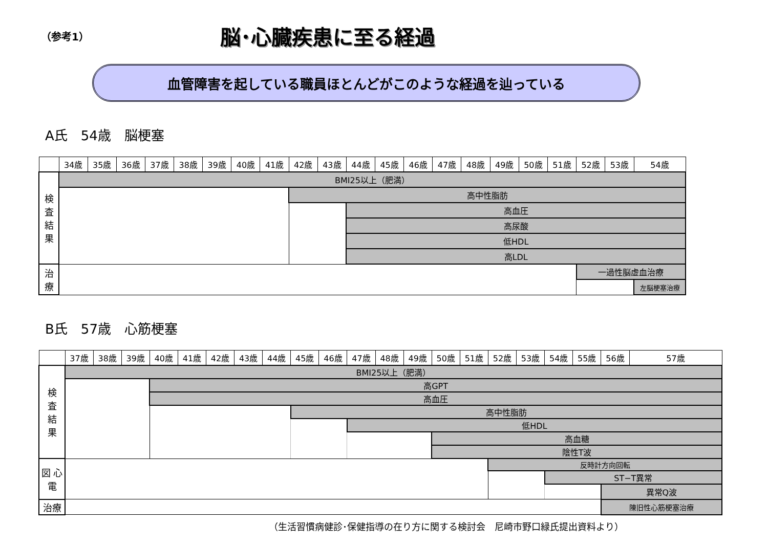（参考1）
脳･心臓疾患に至る経過
血管障害を起している職員ほとんどがこのような経過を辿っている
A氏　54歳　脳梗塞
| | 34歳 | 35歳 | 36歳 | 37歳 | 38歳 | 39歳 | 40歳 | 41歳 | 42歳 | 43歳 | 44歳 | 45歳 | 46歳 | 47歳 | 48歳 | 49歳 | 50歳 | 51歳 | 52歳 | 53歳 | 54歳 |
| 検 査 結 果 | BMI25以上（肥満） | | | | | | | | | | | | | | | | | | | | |
| | | | | | | | | | 高中性脂肪 | | | | | | | | | | | | |
| | | | | | | | | | | | 高血圧 | | | | | | | | | | |
| | | | | | | | | | | | 高尿酸 | | | | | | | | | | |
| | | | | | | | | | | | 低HDL | | | | | | | | | | |
| | | | | | | | | | | | 高LDL | | | | | | | | | | |
| 治 療 | | | | | | | | | | | | | | | | | | | 一過性脳虚血治療 | | |
| | | | | | | | | | | | | | | | | | | | | | 左脳梗塞治療 |
B氏　57歳　心筋梗塞
| | 37歳 | 38歳 | 39歳 | 40歳 | 41歳 | 42歳 | 43歳 | 44歳 | 45歳 | 46歳 | 47歳 | 48歳 | 49歳 | 50歳 | 51歳 | 52歳 | 53歳 | 54歳 | 55歳 | 56歳 | 57歳 |
| 検 査 結 果 | BMI25以上（肥満） | | | | | | | | | | | | | | | | | | | | |
| | | | | 高GPT | | | | | | | | | | | | | | | | | |
| | | | | 高血圧 | | | | | | | | | | | | | | | | | |
| | | | | | | | | | 高中性脂肪 | | | | | | | | | | | | |
| | | | | | | | | | | | 低HDL | | | | | | | | | | |
| | | | | | | | | | | | | | | 高血糖 | | | | | | | |
| | | | | | | | | | | | | | | 陰性T波 | | | | | | | |
| 図 心 電 | | | | | | | | | | | | | | | | 反時計方向回転 | | | | | |
| | | | | | | | | | | | | | | | | | | ST−T異常 | | | |
| | | | | | | | | | | | | | | | | | | | | 異常Q波 | |
| 治療 | | | | | | | | | | | | | | | | | | | | 陳旧性心筋梗塞治療 | |
（生活習慣病健診･保健指導の在り方に関する検討会　尼崎市野口緑氏提出資料より）